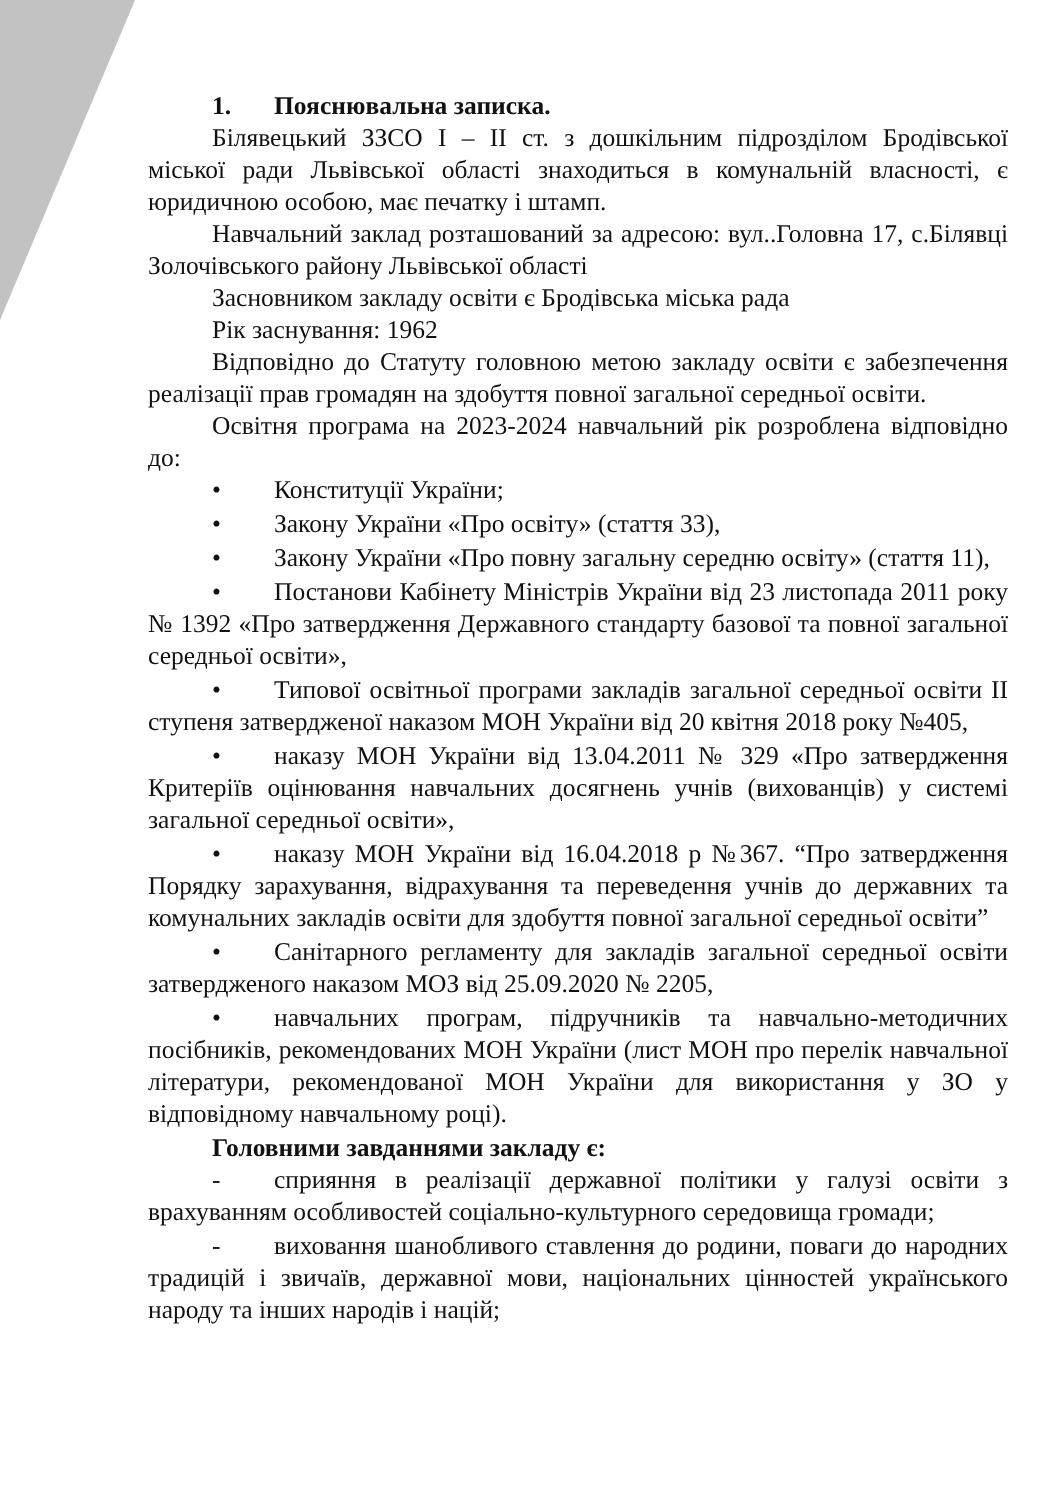1. Пояснювальна записка.
Білявецький ЗЗСО І – ІІ ст. з дошкільним підрозділом Бродівської міської ради Львівської області знаходиться в комунальній власності, є юридичною особою, має печатку і штамп.
Навчальний заклад розташований за адресою: вул..Головна 17, с.Білявці Золочівського району Львівської області
Засновником закладу освіти є Бродівська міська рада
Рік заснування: 1962
Відповідно до Статуту головною метою закладу освіти є забезпечення реалізації прав громадян на здобуття повної загальної середньої освіти.
Освітня програма на 2023-2024 навчальний рік розроблена відповідно до:
• Конституції України;
• Закону України «Про освіту» (стаття 33),
• Закону України «Про повну загальну середню освіту» (стаття 11),
• Постанови Кабінету Міністрів України від 23 листопада 2011 року № 1392 «Про затвердження Державного стандарту базової та повної загальної середньої освіти»,
• Типової освітньої програми закладів загальної середньої освіти ІІ ступеня затвердженої наказом МОН України від 20 квітня 2018 року №405,
• наказу МОН України від 13.04.2011 № 329 «Про затвердження Критеріїв оцінювання навчальних досягнень учнів (вихованців) у системі загальної середньої освіти»,
• наказу МОН України від 16.04.2018 р №367. “Про затвердження Порядку зарахування, відрахування та переведення учнів до державних та комунальних закладів освіти для здобуття повної загальної середньої освіти”
• Санітарного регламенту для закладів загальної середньої освіти затвердженого наказом МОЗ від 25.09.2020 № 2205,
• навчальних програм, підручників та навчально-методичних посібників, рекомендованих МОН України (лист МОН про перелік навчальної літератури, рекомендованої МОН України для використання у ЗО у відповідному навчальному році).
Головними завданнями закладу є:
- сприяння в реалізації державної політики у галузі освіти з врахуванням особливостей соціально-культурного середовища громади;
- виховання шанобливого ставлення до родини, поваги до народних традицій і звичаїв, державної мови, національних цінностей українського народу та інших народів і націй;